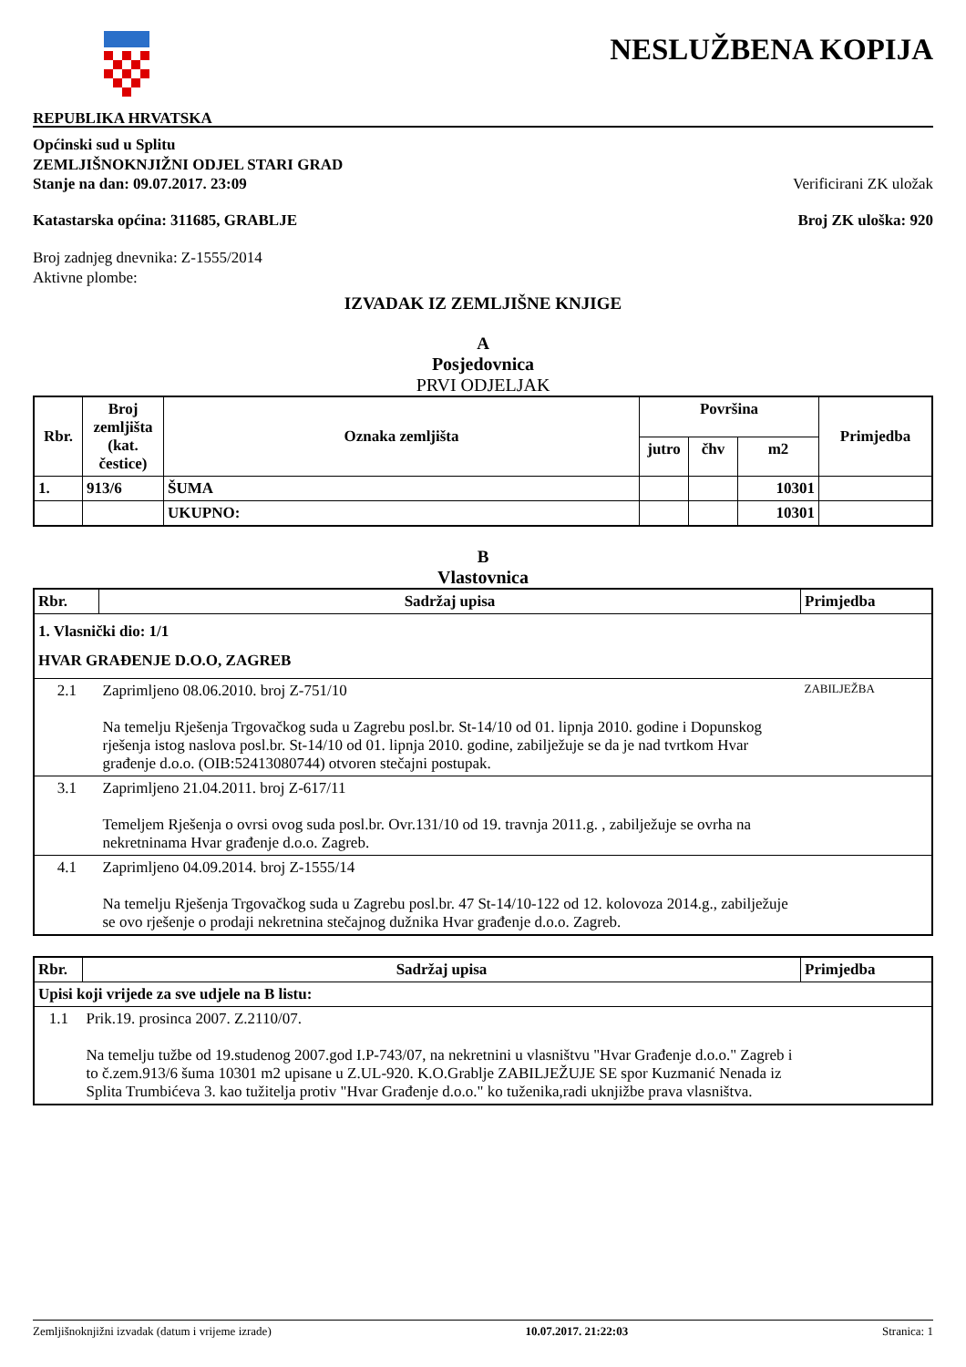REPUBLIKA HRVATSKA
NESLUŽBENA KOPIJA
Općinski sud u Splitu
ZEMLJIŠNOKNJIŽNI ODJEL STARI GRAD
Stanje na dan: 09.07.2017. 23:09 Verificirani ZK uložak
Katastarska općina: 311685, GRABLJE Broj ZK uloška: 920
Broj zadnjeg dnevnika: Z-1555/2014
Aktivne plombe:
IZVADAK IZ ZEMLJIŠNE KNJIGE
A
Posjedovnica
PRVI ODJELJAK
| Rbr. | Broj zemljišta (kat. čestice) | Oznaka zemljišta | Površina | | | Primjedba |
| --- | --- | --- | --- | --- | --- | --- |
| | | | jutro | čhv | m2 | |
| 1. | 913/6 | ŠUMA | | | 10301 | |
| | | UKUPNO: | | | 10301 | |
B
Vlastovnica
| Rbr. | Sadržaj upisa | Primjedba |
| --- | --- | --- |
| 1. Vlasnički dio: 1/1 HVAR GRAĐENJE D.O.O, ZAGREB | | |
| 2.1 | Zaprimljeno 08.06.2010. broj Z-751/10 Na temelju Rješenja Trgovačkog suda u Zagrebu posl.br. St-14/10 od 01. lipnja 2010. godine i Dopunskog rješenja istog naslova posl.br. St-14/10 od 01. lipnja 2010. godine, zabilježuje se da je nad tvrtkom Hvar građenje d.o.o. (OIB:52413080744) otvoren stečajni postupak. | ZABILJEŽBA |
| 3.1 | Zaprimljeno 21.04.2011. broj Z-617/11 Temeljem Rješenja o ovrsi ovog suda posl.br. Ovr.131/10 od 19. travnja 2011.g. , zabilježuje se ovrha na nekretninama Hvar građenje d.o.o. Zagreb. | |
| 4.1 | Zaprimljeno 04.09.2014. broj Z-1555/14 Na temelju Rješenja Trgovačkog suda u Zagrebu posl.br. 47 St-14/10-122 od 12. kolovoza 2014.g., zabilježuje se ovo rješenje o prodaji nekretnina stečajnog dužnika Hvar građenje d.o.o. Zagreb. | |
| Rbr. | Sadržaj upisa | Primjedba |
| --- | --- | --- |
| Upisi koji vrijede za sve udjele na B listu: | | |
| 1.1 | Prik.19. prosinca 2007. Z.2110/07. Na temelju tužbe od 19.studenog 2007.god I.P-743/07, na nekretnini u vlasništvu "Hvar Građenje d.o.o." Zagreb i to č.zem.913/6 šuma 10301 m2 upisane u Z.UL-920. K.O.Grablje ZABILJEŽUJE SE spor Kuzmanić Nenada iz Splita Trumbićeva 3. kao tužitelja protiv "Hvar Građenje d.o.o." ko tuženika,radi uknjižbe prava vlasništva. | |
Zemljišnoknjižni izvadak (datum i vrijeme izrade) 10.07.2017. 21:22:03 Stranica: 1